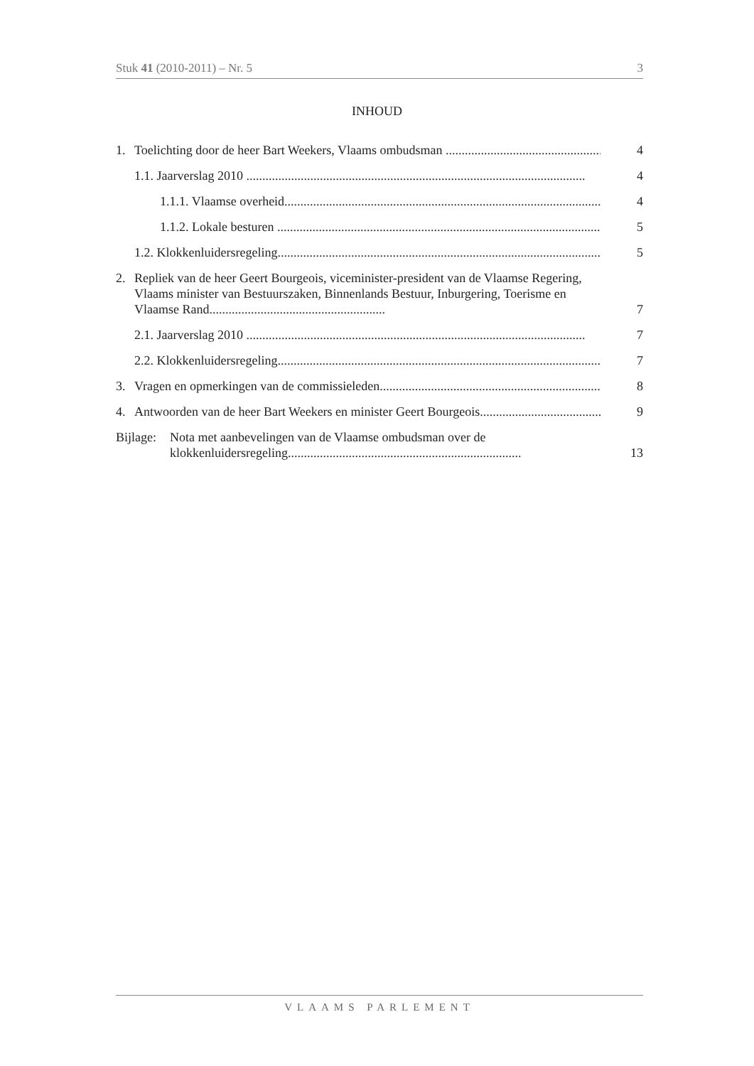Stuk 41 (2010-2011) – Nr. 5 3
INHOUD
1. Toelichting door de heer Bart Weekers, Vlaams ombudsman .......................................................... 4
1.1. Jaarverslag 2010 .......................................................................................................... 4
1.1.1. Vlaamse overheid.......................................................................................................... 4
1.1.2. Lokale besturen .......................................................................................................... 5
1.2. Klokkenluidersregeling.......................................................................................................... 5
2. Repliek van de heer Geert Bourgeois, viceminister-president van de Vlaamse Regering, Vlaams minister van Bestuurszaken, Binnenlands Bestuur, Inburgering, Toerisme en Vlaamse Rand....................................................... 7
2.1. Jaarverslag 2010 .......................................................................................................... 7
2.2. Klokkenluidersregeling.......................................................................................................... 7
3. Vragen en opmerkingen van de commissieleden.......................................................................... 8
4. Antwoorden van de heer Bart Weekers en minister Geert Bourgeois.......................................... 9
Bijlage: Nota met aanbevelingen van de Vlaamse ombudsman over de klokkenluidersregeling......................................................................... 13
VLAAMS PARLEMENT